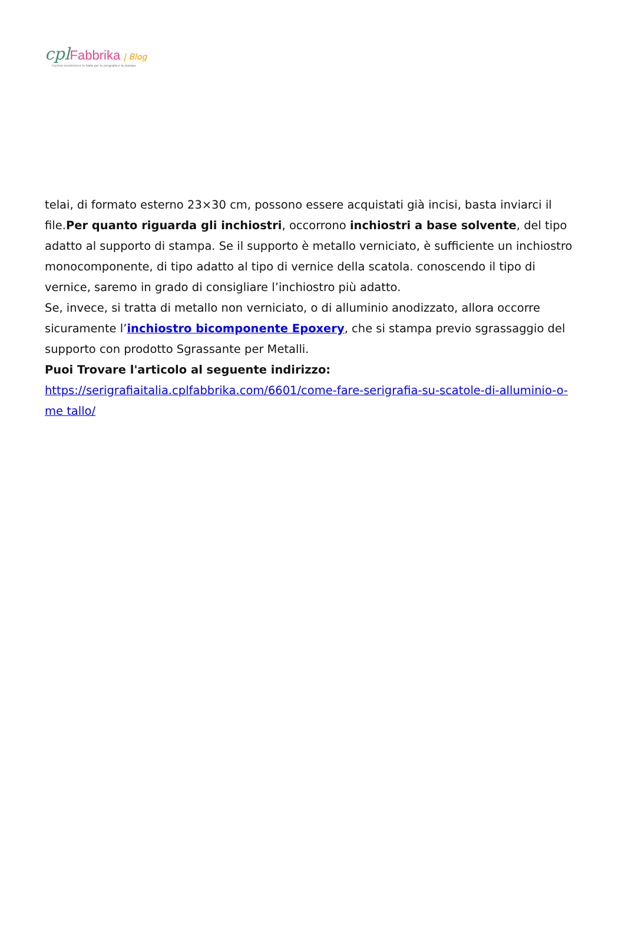cpl Fabbrika | Blog
il primo ecommerce in Italia per la serigrafia e la stampa
telai, di formato esterno 23×30 cm, possono essere acquistati già incisi, basta inviarci il file.Per quanto riguarda gli inchiostri, occorrono inchiostri a base solvente, del tipo adatto al supporto di stampa. Se il supporto è metallo verniciato, è sufficiente un inchiostro monocomponente, di tipo adatto al tipo di vernice della scatola. conoscendo il tipo di vernice, saremo in grado di consigliare l’inchiostro più adatto.
Se, invece, si tratta di metallo non verniciato, o di alluminio anodizzato, allora occorre sicuramente l’inchiostro bicomponente Epoxery, che si stampa previo sgrassaggio del supporto con prodotto Sgrassante per Metalli.
Puoi Trovare l'articolo al seguente indirizzo:
https://serigrafiaitalia.cplfabbrika.com/6601/come-fare-serigrafia-su-scatole-di-alluminio-o-me tallo/